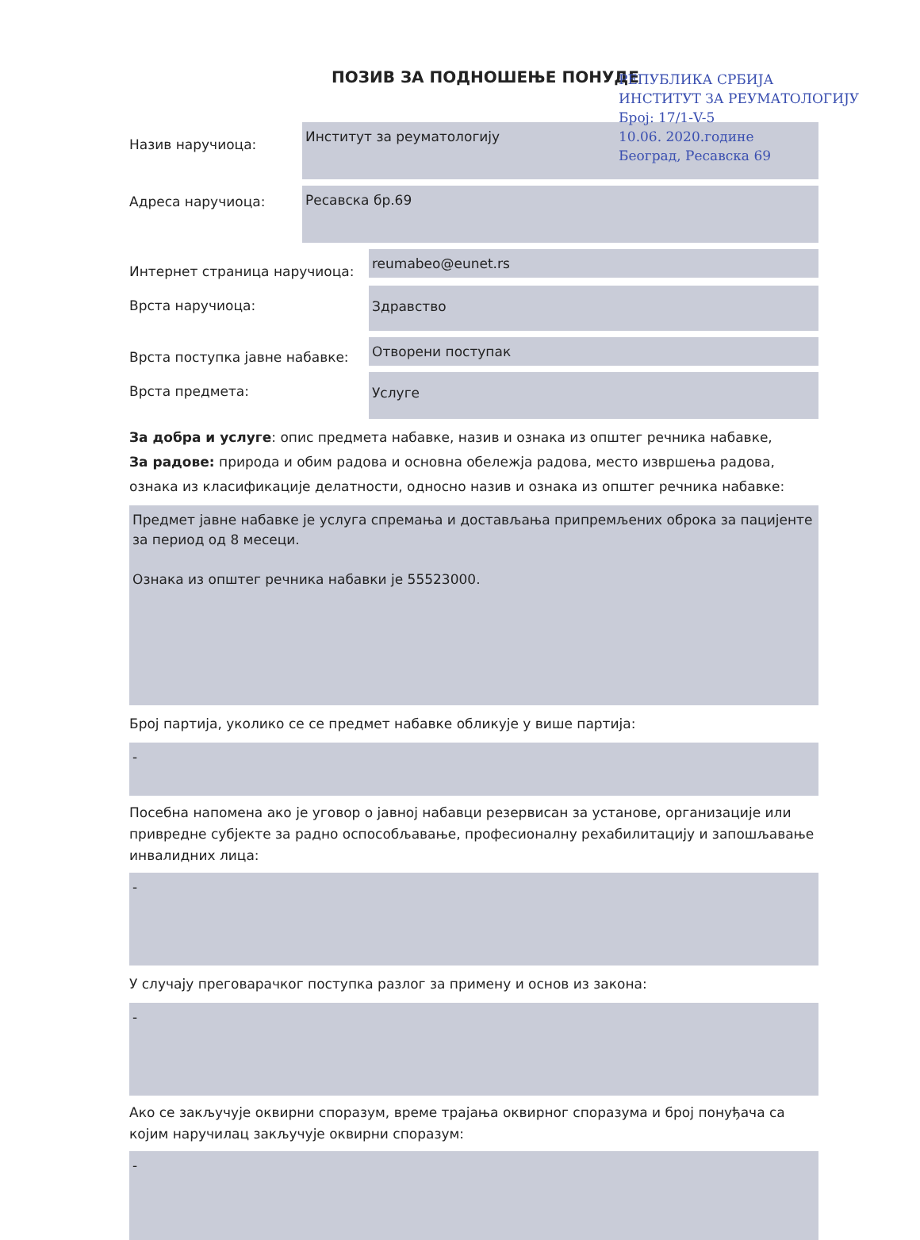ПОЗИВ ЗА ПОДНОШЕЊЕ ПОНУДЕ
РЕПУБЛИКА СРБИЈА
ИНСТИТУТ ЗА РЕУМАТОЛОГИЈУ
Број: 17/1-V-5
10.06. 2020.године
Београд, Ресавска 69
Назив наручиоца:
Институт за реуматологију
Адреса наручиоца:
Ресавска бр.69
Интернет страница наручиоца:
reumabeo@eunet.rs
Врста наручиоца:
Здравство
Врста поступка јавне набавке:
Отворени поступак
Врста предмета:
Услуге
За добра и услуге: опис предмета набавке, назив и ознака из општег речника набавке,
За радове: природа и обим радова и основна обележја радова, место извршења радова, ознака из класификације делатности, односно назив и ознака из општег речника набавке:
Предмет јавне набавке је услуга спремања и достављања припремљених оброка за пацијенте за период од 8 месеци.
Ознака из општег речника набавки је 55523000.
Број партија, уколико се се предмет набавке обликује у више партија:
-
Посебна напомена ако је уговор о јавној набавци резервисан за установе, организације или привредне субјекте за радно оспособљавање, професионалну рехабилитацију и запошљавање инвалидних лица:
-
У случају преговарачког поступка разлог за примену и основ из закона:
-
Ако се закључује оквирни споразум, време трајања оквирног споразума и број понуђача са којим наручилац закључује оквирни споразум:
-